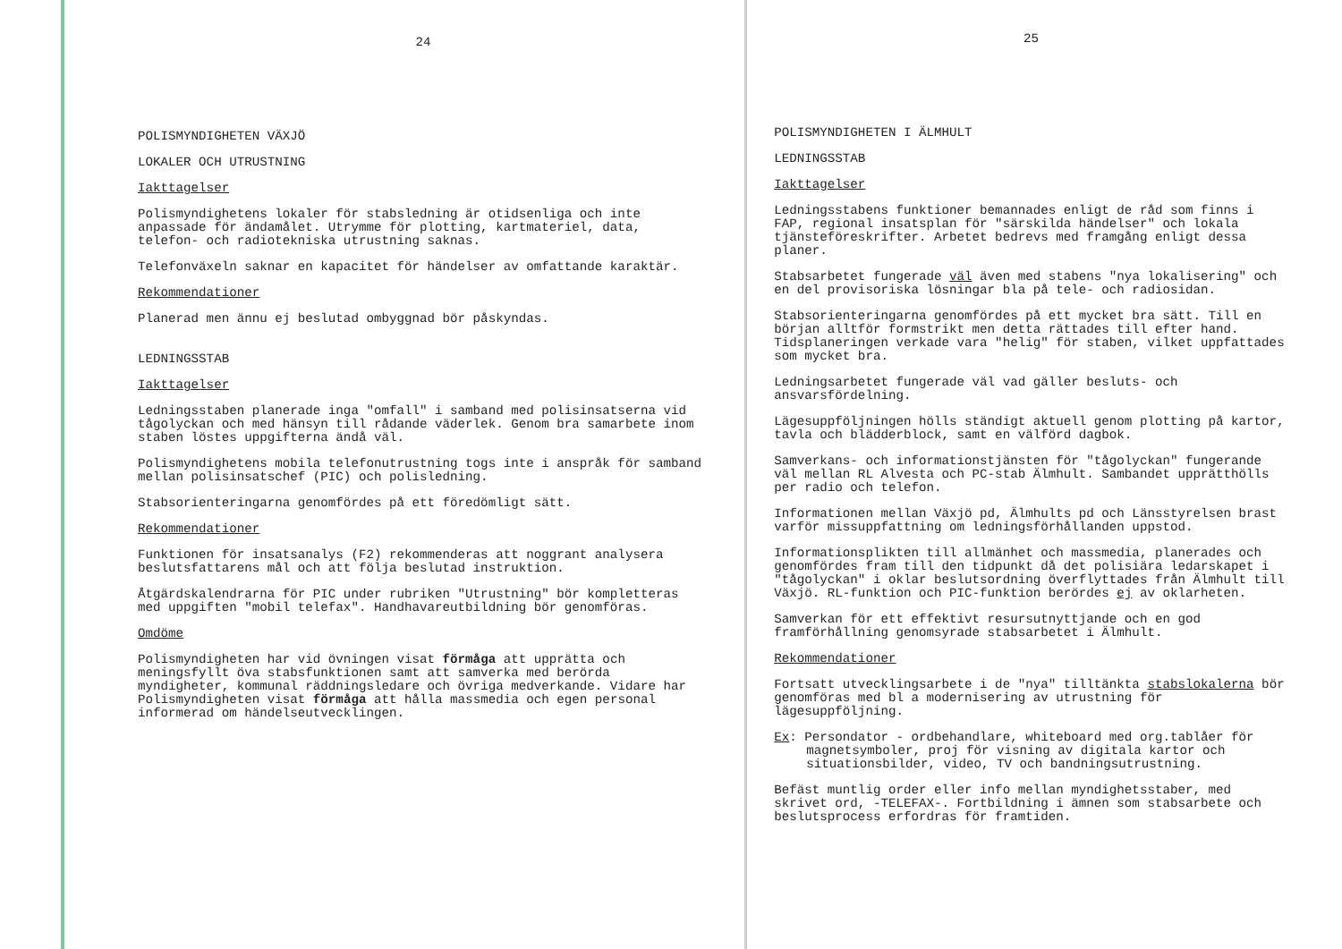24
POLISMYNDIGHETEN VÄXJÖ
LOKALER OCH UTRUSTNING
Iakttagelser
Polismyndighetens lokaler för stabsledning är otidsenliga och inte anpassade för ändamålet. Utrymme för plotting, kartmateriel, data, telefon- och radiotekniska utrustning saknas.
Telefonväxeln saknar en kapacitet för händelser av omfattande karaktär.
Rekommendationer
Planerad men ännu ej beslutad ombyggnad bör påskyndas.
LEDNINGSSTAB
Iakttagelser
Ledningsstaben planerade inga "omfall" i samband med polisinsatserna vid tågolyckan och med hänsyn till rådande väderlek. Genom bra samarbete inom staben löstes uppgifterna ändå väl.
Polismyndighetens mobila telefonutrustning togs inte i anspråk för samband mellan polisinsatschef (PIC) och polisledning.
Stabsorienteringarna genomfördes på ett föredömligt sätt.
Rekommendationer
Funktionen för insatsanalys (F2) rekommenderas att noggrant analysera beslutsfattarens mål och att följa beslutad instruktion.
Åtgärdskalendrarna för PIC under rubriken "Utrustning" bör kompletteras med uppgiften "mobil telefax". Handhavareutbildning bör genomföras.
Omdöme
Polismyndigheten har vid övningen visat förmåga att upprätta och meningsfyllt öva stabsfunktionen samt att samverka med berörda myndigheter, kommunal räddningsledare och övriga medverkande. Vidare har Polismyndigheten visat förmåga att hålla massmedia och egen personal informerad om händelseutvecklingen.
25
POLISMYNDIGHETEN I ÄLMHULT
LEDNINGSSTAB
Iakttagelser
Ledningsstabens funktioner bemannades enligt de råd som finns i FAP, regional insatsplan för "särskilda händelser" och lokala tjänsteföreskrifter. Arbetet bedrevs med framgång enligt dessa planer.
Stabsarbetet fungerade väl även med stabens "nya lokalisering" och en del provisoriska lösningar bla på tele- och radiosidan.
Stabsorienteringarna genomfördes på ett mycket bra sätt. Till en början alltför formstrikt men detta rättades till efter hand. Tidsplaneringen verkade vara "helig" för staben, vilket uppfattades som mycket bra.
Ledningsarbetet fungerade väl vad gäller besluts- och ansvarsfördelning.
Lägesuppföljningen hölls ständigt aktuell genom plotting på kartor, tavla och blädderblock, samt en välförd dagbok.
Samverkans- och informationstjänsten för "tågolyckan" fungerande väl mellan RL Alvesta och PC-stab Älmhult. Sambandet upprätthölls per radio och telefon.
Informationen mellan Växjö pd, Älmhults pd och Länsstyrelsen brast varför missuppfattning om ledningsförhållanden uppstod.
Informationsplikten till allmänhet och massmedia, planerades och genomfördes fram till den tidpunkt då det polisiära ledarskapet i "tågolyckan" i oklar beslutsordning överflyttades från Älmhult till Växjö. RL-funktion och PIC-funktion berördes ej av oklarheten.
Samverkan för ett effektivt resursutnyttjande och en god framförhållning genomsyrade stabsarbetet i Älmhult.
Rekommendationer
Fortsatt utvecklingsarbete i de "nya" tilltänkta stabslokalerna bör genomföras med bl a modernisering av utrustning för lägesuppföljning.
Ex: Persondator - ordbehandlare, whiteboard med org.tablåer för magnetsymboler, proj för visning av digitala kartor och situationsbilder, video, TV och bandningsutrustning.
Befäst muntlig order eller info mellan myndighetsstaber, med skrivet ord, -TELEFAX-. Fortbildning i ämnen som stabsarbete och beslutsprocess erfordras för framtiden.